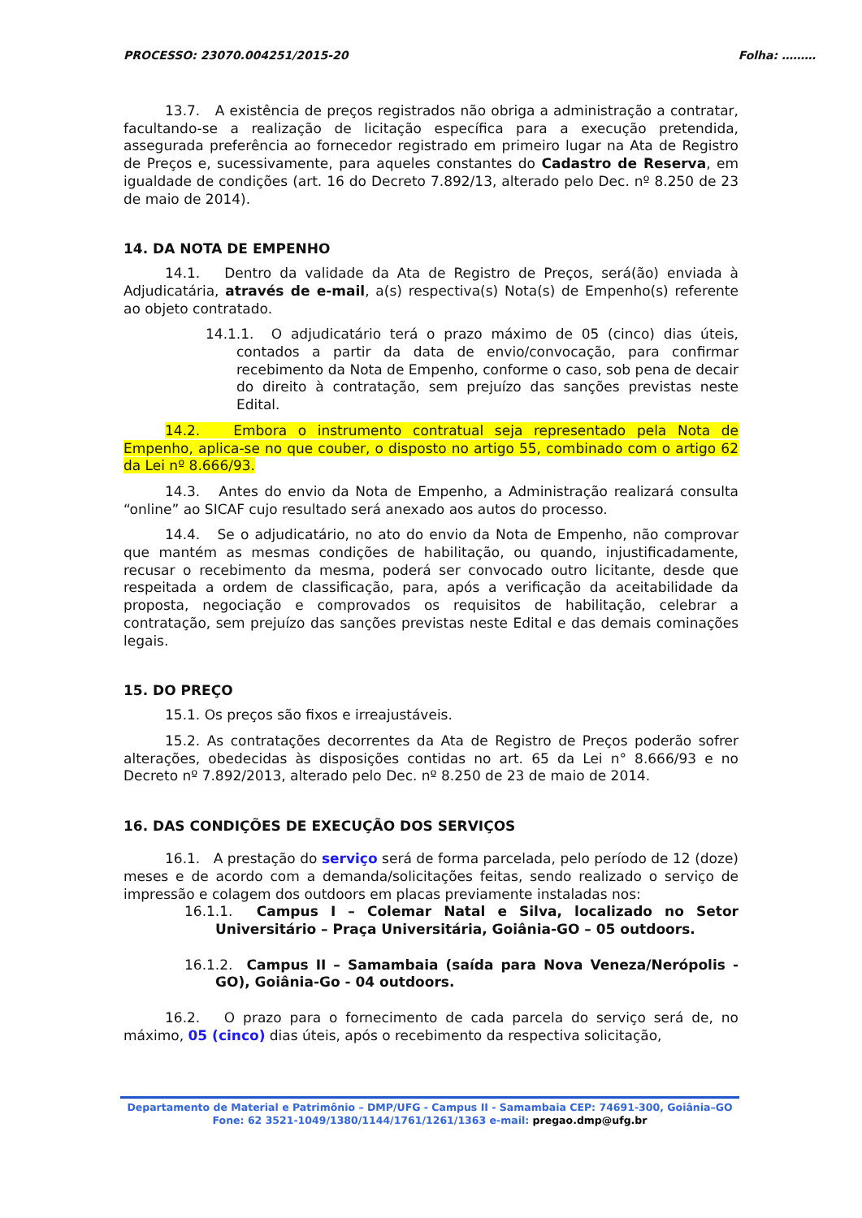PROCESSO: 23070.004251/2015-20 Folha: ………
13.7. A existência de preços registrados não obriga a administração a contratar, facultando-se a realização de licitação específica para a execução pretendida, assegurada preferência ao fornecedor registrado em primeiro lugar na Ata de Registro de Preços e, sucessivamente, para aqueles constantes do Cadastro de Reserva, em igualdade de condições (art. 16 do Decreto 7.892/13, alterado pelo Dec. nº 8.250 de 23 de maio de 2014).
14. DA NOTA DE EMPENHO
14.1. Dentro da validade da Ata de Registro de Preços, será(ão) enviada à Adjudicatária, através de e-mail, a(s) respectiva(s) Nota(s) de Empenho(s) referente ao objeto contratado.
14.1.1. O adjudicatário terá o prazo máximo de 05 (cinco) dias úteis, contados a partir da data de envio/convocação, para confirmar recebimento da Nota de Empenho, conforme o caso, sob pena de decair do direito à contratação, sem prejuízo das sanções previstas neste Edital.
14.2. Embora o instrumento contratual seja representado pela Nota de Empenho, aplica-se no que couber, o disposto no artigo 55, combinado com o artigo 62 da Lei nº 8.666/93.
14.3. Antes do envio da Nota de Empenho, a Administração realizará consulta “online” ao SICAF cujo resultado será anexado aos autos do processo.
14.4. Se o adjudicatário, no ato do envio da Nota de Empenho, não comprovar que mantém as mesmas condições de habilitação, ou quando, injustificadamente, recusar o recebimento da mesma, poderá ser convocado outro licitante, desde que respeitada a ordem de classificação, para, após a verificação da aceitabilidade da proposta, negociação e comprovados os requisitos de habilitação, celebrar a contratação, sem prejuízo das sanções previstas neste Edital e das demais cominações legais.
15. DO PREÇO
15.1. Os preços são fixos e irreajustáveis.
15.2. As contratações decorrentes da Ata de Registro de Preços poderão sofrer alterações, obedecidas às disposições contidas no art. 65 da Lei n° 8.666/93 e no Decreto nº 7.892/2013, alterado pelo Dec. nº 8.250 de 23 de maio de 2014.
16. DAS CONDIÇÕES DE EXECUÇÃO DOS SERVIÇOS
16.1. A prestação do serviço será de forma parcelada, pelo período de 12 (doze) meses e de acordo com a demanda/solicitações feitas, sendo realizado o serviço de impressão e colagem dos outdoors em placas previamente instaladas nos:
16.1.1. Campus I – Colemar Natal e Silva, localizado no Setor Universitário – Praça Universitária, Goiânia-GO – 05 outdoors.
16.1.2. Campus II – Samambaia (saída para Nova Veneza/Nerópolis -GO), Goiânia-Go - 04 outdoors.
16.2. O prazo para o fornecimento de cada parcela do serviço será de, no máximo, 05 (cinco) dias úteis, após o recebimento da respectiva solicitação,
Departamento de Material e Patrimônio – DMP/UFG - Campus II - Samambaia CEP: 74691-300, Goiânia–GO
Fone: 62 3521-1049/1380/1144/1761/1261/1363 e-mail: pregao.dmp@ufg.br